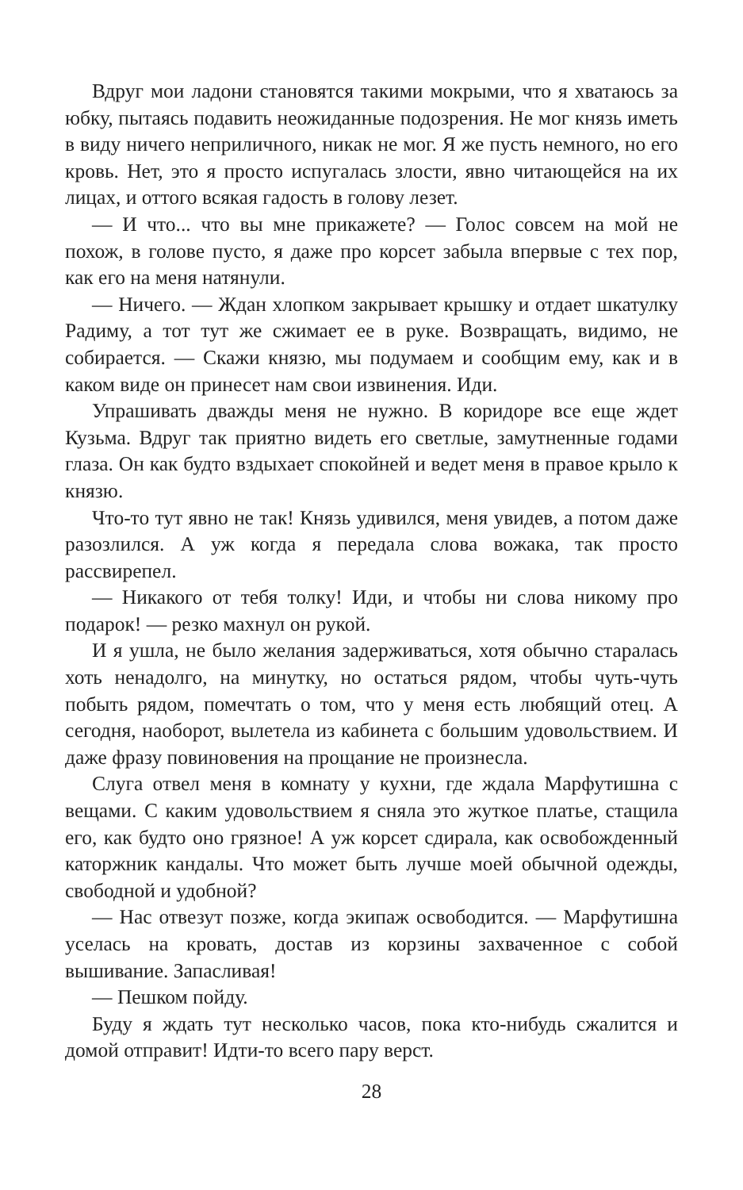Вдруг мои ладони становятся такими мокрыми, что я хватаюсь за юбку, пытаясь подавить неожиданные подозрения. Не мог князь иметь в виду ничего неприличного, никак не мог. Я же пусть немного, но его кровь. Нет, это я просто испугалась злости, явно читающейся на их лицах, и оттого всякая гадость в голову лезет.
— И что... что вы мне прикажете? — Голос совсем на мой не похож, в голове пусто, я даже про корсет забыла впервые с тех пор, как его на меня натянули.
— Ничего. — Ждан хлопком закрывает крышку и отдает шкатулку Радиму, а тот тут же сжимает ее в руке. Возвращать, видимо, не собирается. — Скажи князю, мы подумаем и сообщим ему, как и в каком виде он принесет нам свои извинения. Иди.
Упрашивать дважды меня не нужно. В коридоре все еще ждет Кузьма. Вдруг так приятно видеть его светлые, замутненные годами глаза. Он как будто вздыхает спокойней и ведет меня в правое крыло к князю.
Что-то тут явно не так! Князь удивился, меня увидев, а потом даже разозлился. А уж когда я передала слова вожака, так просто рассвирепел.
— Никакого от тебя толку! Иди, и чтобы ни слова никому про подарок! — резко махнул он рукой.
И я ушла, не было желания задерживаться, хотя обычно старалась хоть ненадолго, на минутку, но остаться рядом, чтобы чуть-чуть побыть рядом, помечтать о том, что у меня есть любящий отец. А сегодня, наоборот, вылетела из кабинета с большим удовольствием. И даже фразу повиновения на прощание не произнесла.
Слуга отвел меня в комнату у кухни, где ждала Марфутишна с вещами. С каким удовольствием я сняла это жуткое платье, стащила его, как будто оно грязное! А уж корсет сдирала, как освобожденный каторжник кандалы. Что может быть лучше моей обычной одежды, свободной и удобной?
— Нас отвезут позже, когда экипаж освободится. — Марфутишна уселась на кровать, достав из корзины захваченное с собой вышивание. Запасливая!
— Пешком пойду.
Буду я ждать тут несколько часов, пока кто-нибудь сжалится и домой отправит! Идти-то всего пару верст.
28